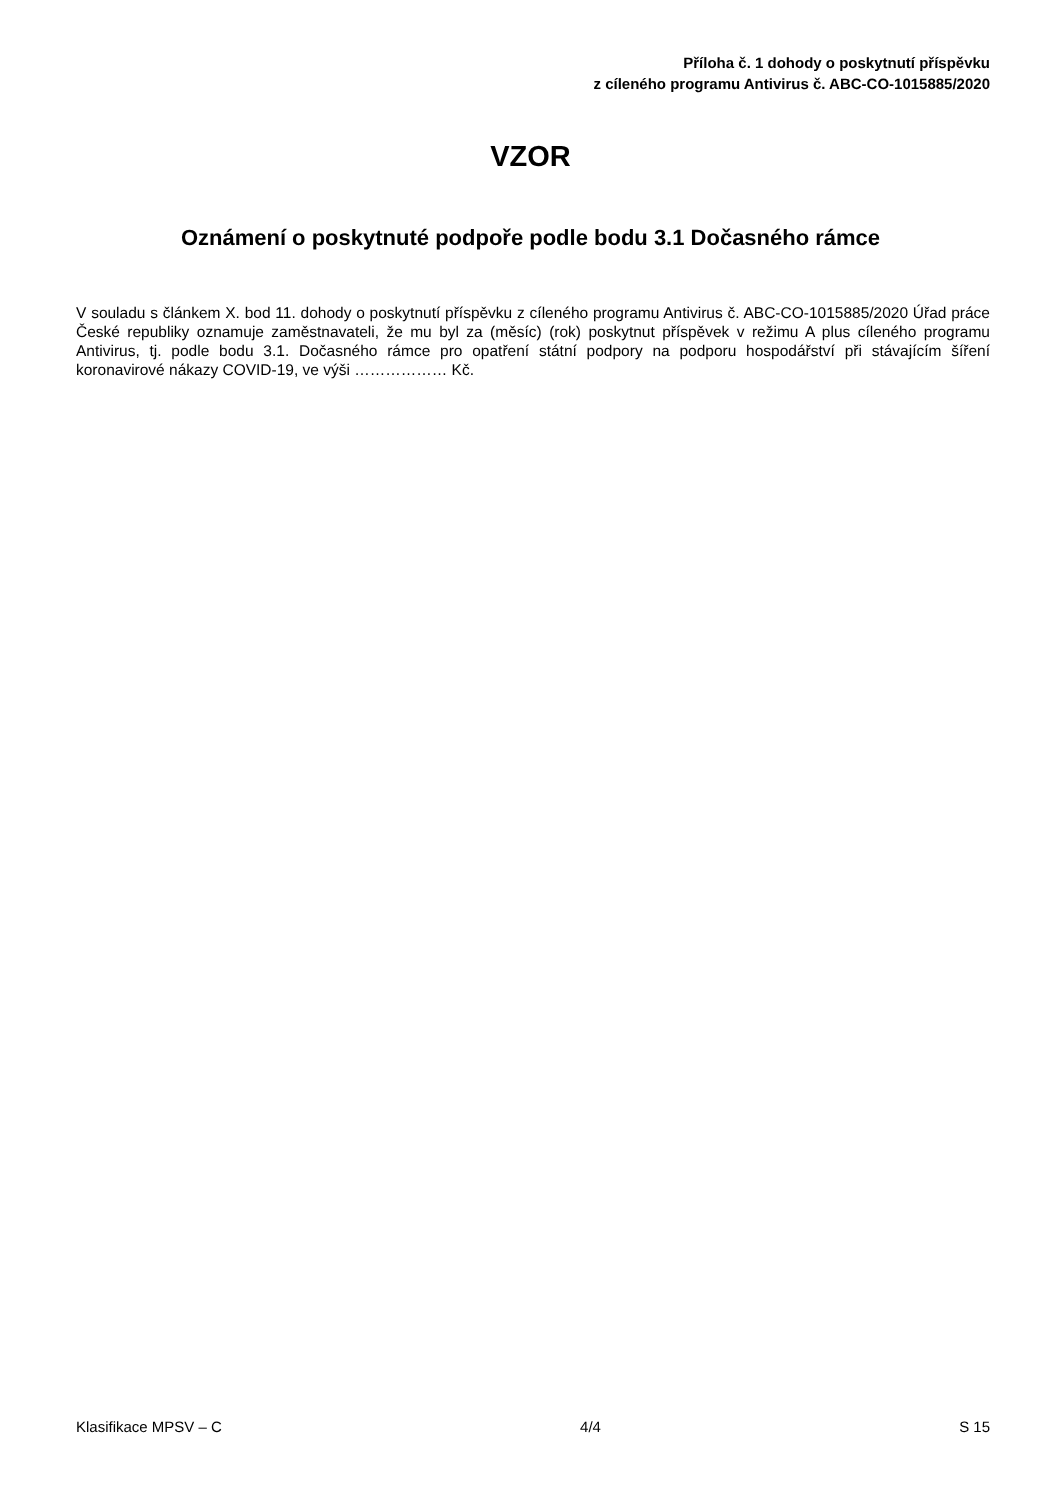Příloha č. 1 dohody o poskytnutí příspěvku
z cíleného programu Antivirus č. ABC-CO-1015885/2020
VZOR
Oznámení o poskytnuté podpoře podle bodu 3.1 Dočasného rámce
V souladu s článkem X. bod 11. dohody o poskytnutí příspěvku z cíleného programu Antivirus č. ABC-CO-1015885/2020 Úřad práce České republiky oznamuje zaměstnavateli, že mu byl za (měsíc) (rok) poskytnut příspěvek v režimu A plus cíleného programu Antivirus, tj. podle bodu 3.1. Dočasného rámce pro opatření státní podpory na podporu hospodářství při stávajícím šíření koronavirové nákazy COVID-19, ve výši ……………… Kč.
Klasifikace MPSV – C 4/4 S 15